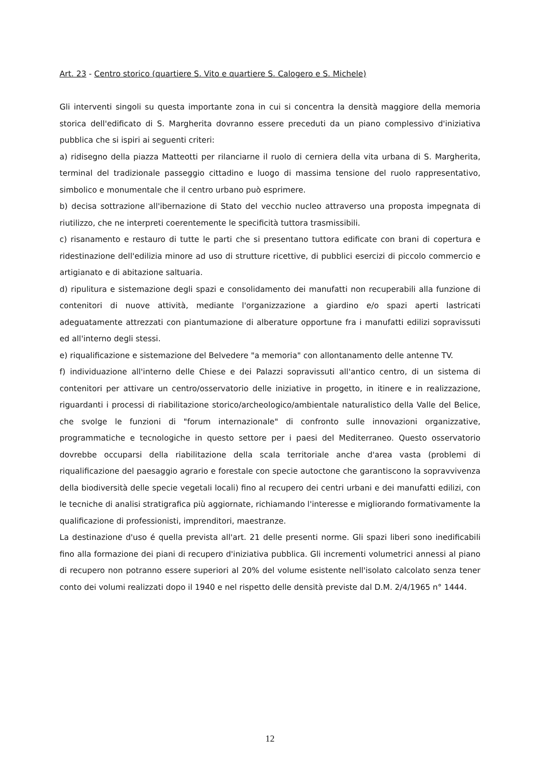Art. 23 - Centro storico (quartiere S. Vito e quartiere S. Calogero e S. Michele)
Gli interventi singoli su questa importante zona in cui si concentra la densità maggiore della memoria storica dell'edificato di S. Margherita dovranno essere preceduti da un piano complessivo d'iniziativa pubblica che si ispiri ai seguenti criteri:
a) ridisegno della piazza Matteotti per rilanciarne il ruolo di cerniera della vita urbana di S. Margherita, terminal del tradizionale passeggio cittadino e luogo di massima tensione del ruolo rappresentativo, simbolico e monumentale che il centro urbano può esprimere.
b) decisa sottrazione all'ibernazione di Stato del vecchio nucleo attraverso una proposta impegnata di riutilizzo, che ne interpreti coerentemente le specificità tuttora trasmissibili.
c) risanamento e restauro di tutte le parti che si presentano tuttora edificate con brani di copertura e ridestinazione dell'edilizia minore ad uso di strutture ricettive, di pubblici esercizi di piccolo commercio e artigianato e di abitazione saltuaria.
d) ripulitura e sistemazione degli spazi e consolidamento dei manufatti non recuperabili alla funzione di contenitori di nuove attività, mediante l'organizzazione a giardino e/o spazi aperti lastricati adeguatamente attrezzati con piantumazione di alberature opportune fra i manufatti edilizi sopravissuti ed all'interno degli stessi.
e) riqualificazione e sistemazione del Belvedere "a memoria" con allontanamento delle antenne TV.
f) individuazione all'interno delle Chiese e dei Palazzi sopravissuti all'antico centro, di un sistema di contenitori per attivare un centro/osservatorio delle iniziative in progetto, in itinere e in realizzazione, riguardanti i processi di riabilitazione storico/archeologico/ambientale naturalistico della Valle del Belice, che svolge le funzioni di "forum internazionale" di confronto sulle innovazioni organizzative, programmatiche e tecnologiche in questo settore per i paesi del Mediterraneo. Questo osservatorio dovrebbe occuparsi della riabilitazione della scala territoriale anche d'area vasta (problemi di riqualificazione del paesaggio agrario e forestale con specie autoctone che garantiscono la sopravvivenza della biodiversità delle specie vegetali locali) fino al recupero dei centri urbani e dei manufatti edilizi, con le tecniche di analisi stratigrafica più aggiornate, richiamando l'interesse e migliorando formativamente la qualificazione di professionisti, imprenditori, maestranze.
La destinazione d'uso é quella prevista all'art. 21 delle presenti norme. Gli spazi liberi sono inedificabili fino alla formazione dei piani di recupero d'iniziativa pubblica. Gli incrementi volumetrici annessi al piano di recupero non potranno essere superiori al 20% del volume esistente nell'isolato calcolato senza tener conto dei volumi realizzati dopo il 1940 e nel rispetto delle densità previste dal D.M. 2/4/1965 n° 1444.
12